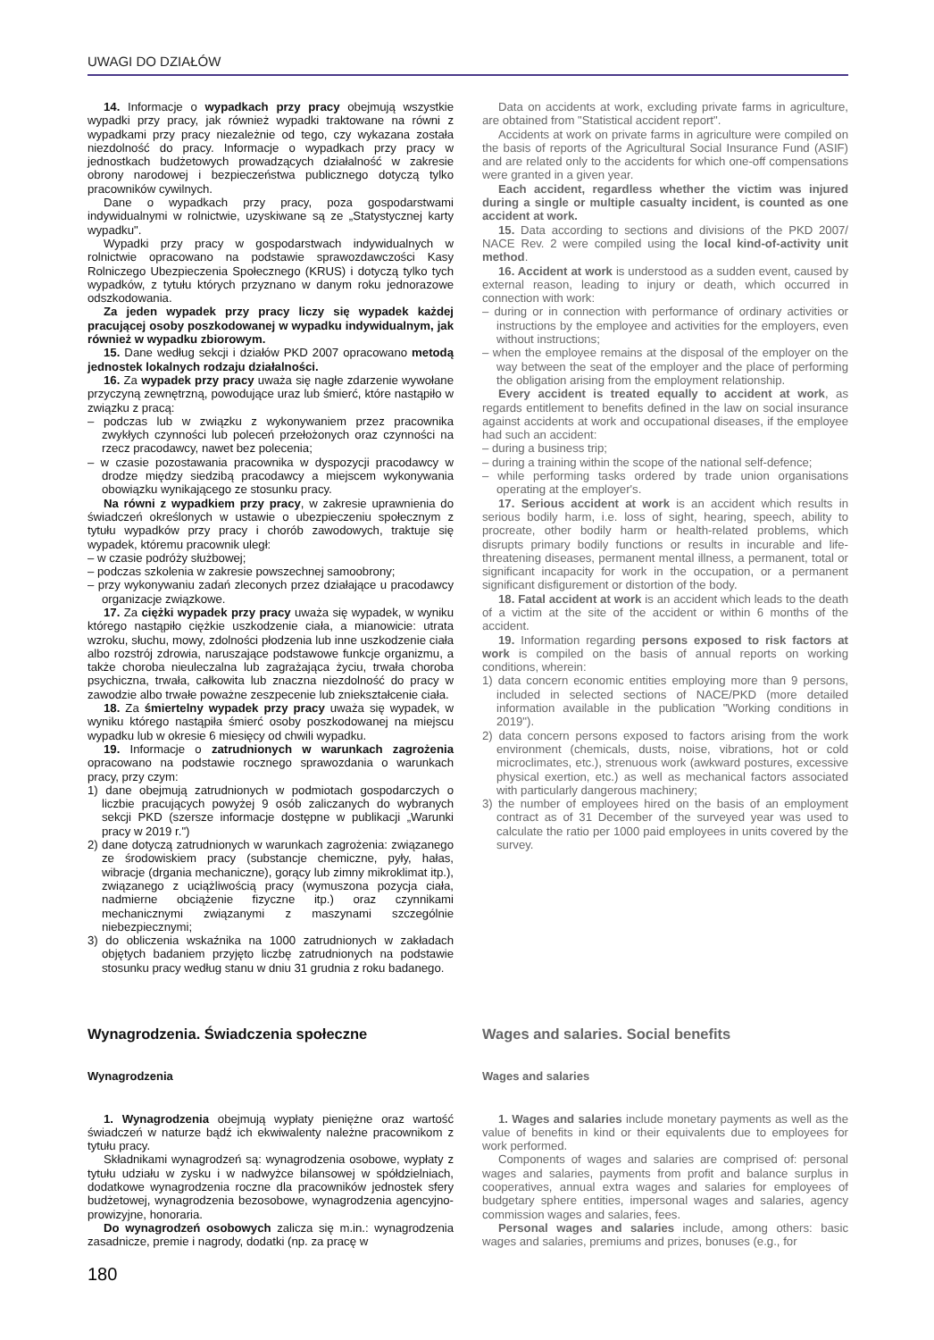UWAGI DO DZIAŁÓW
14. Informacje o wypadkach przy pracy obejmują wszystkie wypadki przy pracy, jak również wypadki traktowane na równi z wypadkami przy pracy niezależnie od tego, czy wykazana została niezdolność do pracy. Informacje o wypadkach przy pracy w jednostkach budżetowych prowadzących działalność w zakresie obrony narodowej i bezpieczeństwa publicznego dotyczą tylko pracowników cywilnych.
Dane o wypadkach przy pracy, poza gospodarstwami indywidualnymi w rolnictwie, uzyskiwane są ze „Statystycznej karty wypadku".
Wypadki przy pracy w gospodarstwach indywidualnych w rolnictwie opracowano na podstawie sprawozdawczości Kasy Rolniczego Ubezpieczenia Społecznego (KRUS) i dotyczą tylko tych wypadków, z tytułu których przyznano w danym roku jednorazowe odszkodowania.
Za jeden wypadek przy pracy liczy się wypadek każdej pracującej osoby poszkodowanej w wypadku indywidualnym, jak również w wypadku zbiorowym.
15. Dane według sekcji i działów PKD 2007 opracowano metodą jednostek lokalnych rodzaju działalności.
16. Za wypadek przy pracy uważa się nagłe zdarzenie wywołane przyczyną zewnętrzną, powodujące uraz lub śmierć, które nastąpiło w związku z pracą:
– podczas lub w związku z wykonywaniem przez pracownika zwykłych czynności lub poleceń przełożonych oraz czynności na rzecz pracodawcy, nawet bez polecenia;
– w czasie pozostawania pracownika w dyspozycji pracodawcy w drodze między siedzibą pracodawcy a miejscem wykonywania obowiązku wynikającego ze stosunku pracy.
Na równi z wypadkiem przy pracy, w zakresie uprawnienia do świadczeń określonych w ustawie o ubezpieczeniu społecznym z tytułu wypadków przy pracy i chorób zawodowych, traktuje się wypadek, któremu pracownik uległ:
– w czasie podróży służbowej;
– podczas szkolenia w zakresie powszechnej samoobrony;
– przy wykonywaniu zadań zleconych przez działające u pracodawcy organizacje związkowe.
17. Za ciężki wypadek przy pracy uważa się wypadek, w wyniku którego nastąpiło ciężkie uszkodzenie ciała, a mianowicie: utrata wzroku, słuchu, mowy, zdolności płodzenia lub inne uszkodzenie ciała albo rozstrój zdrowia, naruszające podstawowe funkcje organizmu, a także choroba nieuleczalna lub zagrażająca życiu, trwała choroba psychiczna, trwała, całkowita lub znaczna niezdolność do pracy w zawodzie albo trwałe poważne zeszpecenie lub zniekształcenie ciała.
18. Za śmiertelny wypadek przy pracy uważa się wypadek, w wyniku którego nastąpiła śmierć osoby poszkodowanej na miejscu wypadku lub w okresie 6 miesięcy od chwili wypadku.
19. Informacje o zatrudnionych w warunkach zagrożenia opracowano na podstawie rocznego sprawozdania o warunkach pracy, przy czym:
1) dane obejmują zatrudnionych w podmiotach gospodarczych o liczbie pracujących powyżej 9 osób zaliczanych do wybranych sekcji PKD (szersze informacje dostępne w publikacji „Warunki pracy w 2019 r.")
2) dane dotyczą zatrudnionych w warunkach zagrożenia: związanego ze środowiskiem pracy (substancje chemiczne, pyły, hałas, wibracje (drgania mechaniczne), gorący lub zimny mikroklimat itp.), związanego z uciążliwością pracy (wymuszona pozycja ciała, nadmierne obciążenie fizyczne itp.) oraz czynnikami mechanicznymi związanymi z maszynami szczególnie niebezpiecznymi;
3) do obliczenia wskaźnika na 1000 zatrudnionych w zakładach objętych badaniem przyjęto liczbę zatrudnionych na podstawie stosunku pracy według stanu w dniu 31 grudnia z roku badanego.
Data on accidents at work, excluding private farms in agriculture, are obtained from "Statistical accident report".
Accidents at work on private farms in agriculture were compiled on the basis of reports of the Agricultural Social Insurance Fund (ASIF) and are related only to the accidents for which one-off compensations were granted in a given year.
Each accident, regardless whether the victim was injured during a single or multiple casualty incident, is counted as one accident at work.
15. Data according to sections and divisions of the PKD 2007/ NACE Rev. 2 were compiled using the local kind-of-activity unit method.
16. Accident at work is understood as a sudden event, caused by external reason, leading to injury or death, which occurred in connection with work:
– during or in connection with performance of ordinary activities or instructions by the employee and activities for the employers, even without instructions;
– when the employee remains at the disposal of the employer on the way between the seat of the employer and the place of performing the obligation arising from the employment relationship.
Every accident is treated equally to accident at work, as regards entitlement to benefits defined in the law on social insurance against accidents at work and occupational diseases, if the employee had such an accident:
– during a business trip;
– during a training within the scope of the national self-defence;
– while performing tasks ordered by trade union organisations operating at the employer's.
17. Serious accident at work is an accident which results in serious bodily harm, i.e. loss of sight, hearing, speech, ability to procreate, other bodily harm or health-related problems, which disrupts primary bodily functions or results in incurable and life-threatening diseases, permanent mental illness, a permanent, total or significant incapacity for work in the occupation, or a permanent significant disfigurement or distortion of the body.
18. Fatal accident at work is an accident which leads to the death of a victim at the site of the accident or within 6 months of the accident.
19. Information regarding persons exposed to risk factors at work is compiled on the basis of annual reports on working conditions, wherein:
1) data concern economic entities employing more than 9 persons, included in selected sections of NACE/PKD (more detailed information available in the publication "Working conditions in 2019").
2) data concern persons exposed to factors arising from the work environment (chemicals, dusts, noise, vibrations, hot or cold microclimates, etc.), strenuous work (awkward postures, excessive physical exertion, etc.) as well as mechanical factors associated with particularly dangerous machinery;
3) the number of employees hired on the basis of an employment contract as of 31 December of the surveyed year was used to calculate the ratio per 1000 paid employees in units covered by the survey.
Wynagrodzenia. Świadczenia społeczne
Wynagrodzenia
1. Wynagrodzenia obejmują wypłaty pieniężne oraz wartość świadczeń w naturze bądź ich ekwiwalenty należne pracownikom z tytułu pracy.
Składnikami wynagrodzeń są: wynagrodzenia osobowe, wypłaty z tytułu udziału w zysku i w nadwyżce bilansowej w spółdzielniach, dodatkowe wynagrodzenia roczne dla pracowników jednostek sfery budżetowej, wynagrodzenia bezosobowe, wynagrodzenia agencyjno-prowizyjne, honoraria.
Do wynagrodzeń osobowych zalicza się m.in.: wynagrodzenia zasadnicze, premie i nagrody, dodatki (np. za pracę w
Wages and salaries. Social benefits
Wages and salaries
1. Wages and salaries include monetary payments as well as the value of benefits in kind or their equivalents due to employees for work performed.
Components of wages and salaries are comprised of: personal wages and salaries, payments from profit and balance surplus in cooperatives, annual extra wages and salaries for employees of budgetary sphere entities, impersonal wages and salaries, agency commission wages and salaries, fees.
Personal wages and salaries include, among others: basic wages and salaries, premiums and prizes, bonuses (e.g., for
180